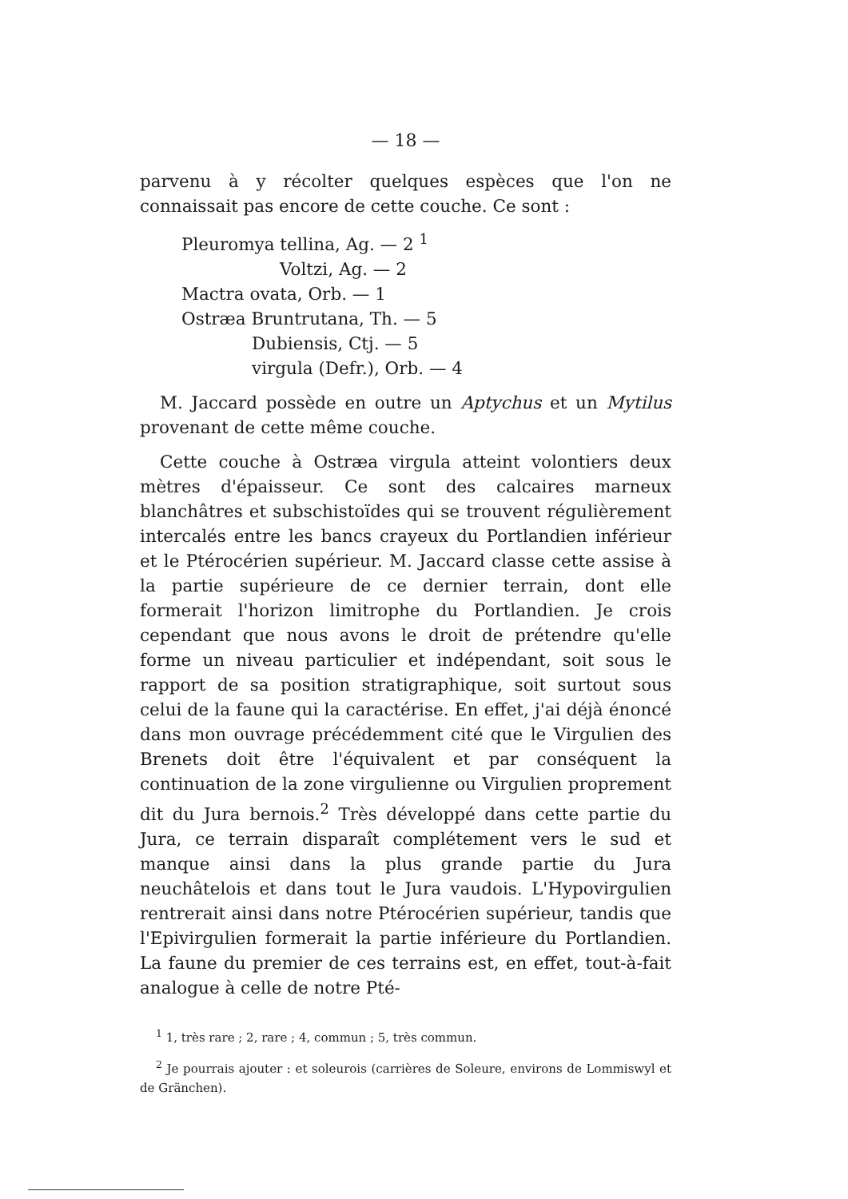— 18 —
parvenu à y récolter quelques espèces que l'on ne connaissait pas encore de cette couche. Ce sont :
Pleuromya tellina, Ag. — 2 <sup>1</sup>
Voltzi, Ag. — 2
Mactra ovata, Orb. — 1
Ostræa Bruntrutana, Th. — 5
Dubiensis, Ctj. — 5
virgula (Defr.), Orb. — 4
M. Jaccard possède en outre un Aptychus et un Mytilus provenant de cette même couche.
Cette couche à Ostræa virgula atteint volontiers deux mètres d'épaisseur. Ce sont des calcaires marneux blanchâtres et subschistoïdes qui se trouvent régulièrement intercalés entre les bancs crayeux du Portlandien inférieur et le Ptérocérien supérieur. M. Jaccard classe cette assise à la partie supérieure de ce dernier terrain, dont elle formerait l'horizon limitrophe du Portlandien. Je crois cependant que nous avons le droit de prétendre qu'elle forme un niveau particulier et indépendant, soit sous le rapport de sa position stratigraphique, soit surtout sous celui de la faune qui la caractérise. En effet, j'ai déjà énoncé dans mon ouvrage précédemment cité que le Virgulien des Brenets doit être l'équivalent et par conséquent la continuation de la zone virgulienne ou Virgulien proprement dit du Jura bernois.<sup>2</sup> Très développé dans cette partie du Jura, ce terrain disparaît complétement vers le sud et manque ainsi dans la plus grande partie du Jura neuchâtelois et dans tout le Jura vaudois. L'Hypovirgulien rentrerait ainsi dans notre Ptérocérien supérieur, tandis que l'Epivirgulien formerait la partie inférieure du Portlandien. La faune du premier de ces terrains est, en effet, tout-à-fait analogue à celle de notre Pté-
<sup>1</sup> 1, très rare ; 2, rare ; 4, commun ; 5, très commun.
<sup>2</sup> Je pourrais ajouter : et soleurois (carrières de Soleure, environs de Lommiswyl et de Gränchen).